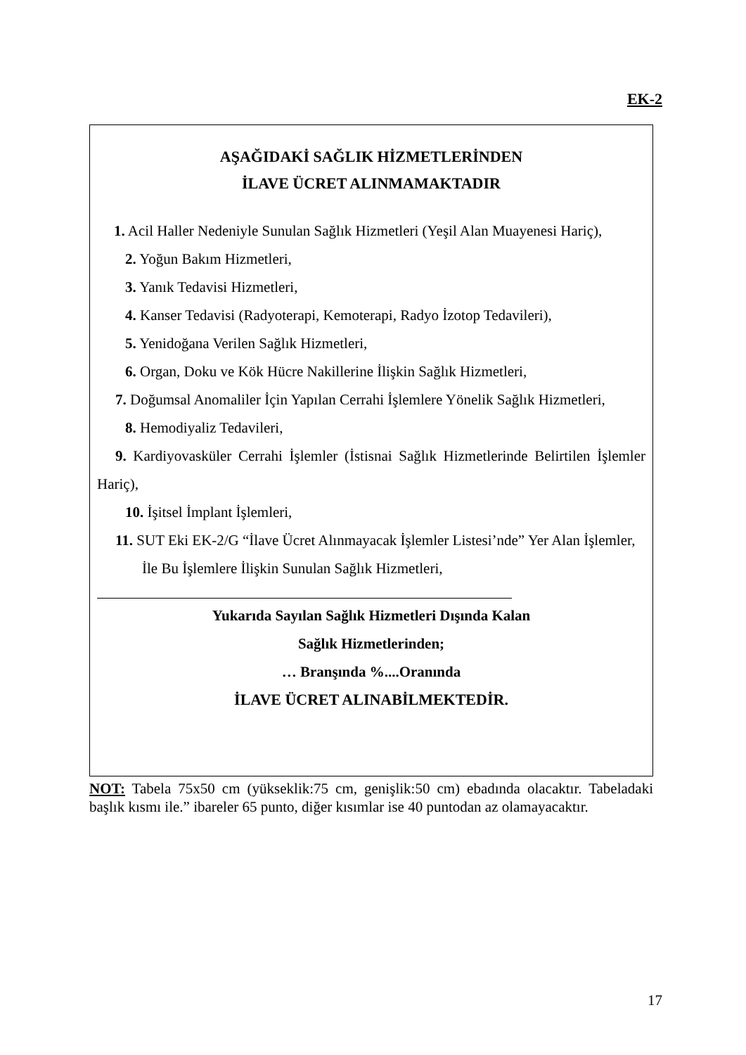EK-2
AŞAĞIDAKİ SAĞLIK HİZMETLERİNDEN
İLAVE ÜCRET ALINMAMAKTADIR
1. Acil Haller Nedeniyle Sunulan Sağlık Hizmetleri (Yeşil Alan Muayenesi Hariç),
2. Yoğun Bakım Hizmetleri,
3. Yanık Tedavisi Hizmetleri,
4. Kanser Tedavisi (Radyoterapi, Kemoterapi, Radyo İzotop Tedavileri),
5. Yenidoğana Verilen Sağlık Hizmetleri,
6. Organ, Doku ve Kök Hücre Nakillerine İlişkin Sağlık Hizmetleri,
7. Doğumsal Anomaliler İçin Yapılan Cerrahi İşlemlere Yönelik Sağlık Hizmetleri,
8. Hemodiyaliz Tedavileri,
9. Kardiyovasküler Cerrahi İşlemler (İstisnai Sağlık Hizmetlerinde Belirtilen İşlemler Hariç),
10. İşitsel İmplant İşlemleri,
11. SUT Eki EK-2/G “İlave Ücret Alınmayacak İşlemler Listesi’nde” Yer Alan İşlemler,
İle Bu İşlemlere İlişkin Sunulan Sağlık Hizmetleri,
Yukarıda Sayılan Sağlık Hizmetleri Dışında Kalan
Sağlık Hizmetlerinden;
… Branşında %....Oranında
İLAVE ÜCRET ALINABİLMEKTEDİR.
NOT: Tabela 75x50 cm (yükseklik:75 cm, genişlik:50 cm) ebadında olacaktır. Tabeladaki başlık kısmı ile.” ibareler 65 punto, diğer kısımlar ise 40 puntodan az olamayacaktır.
17